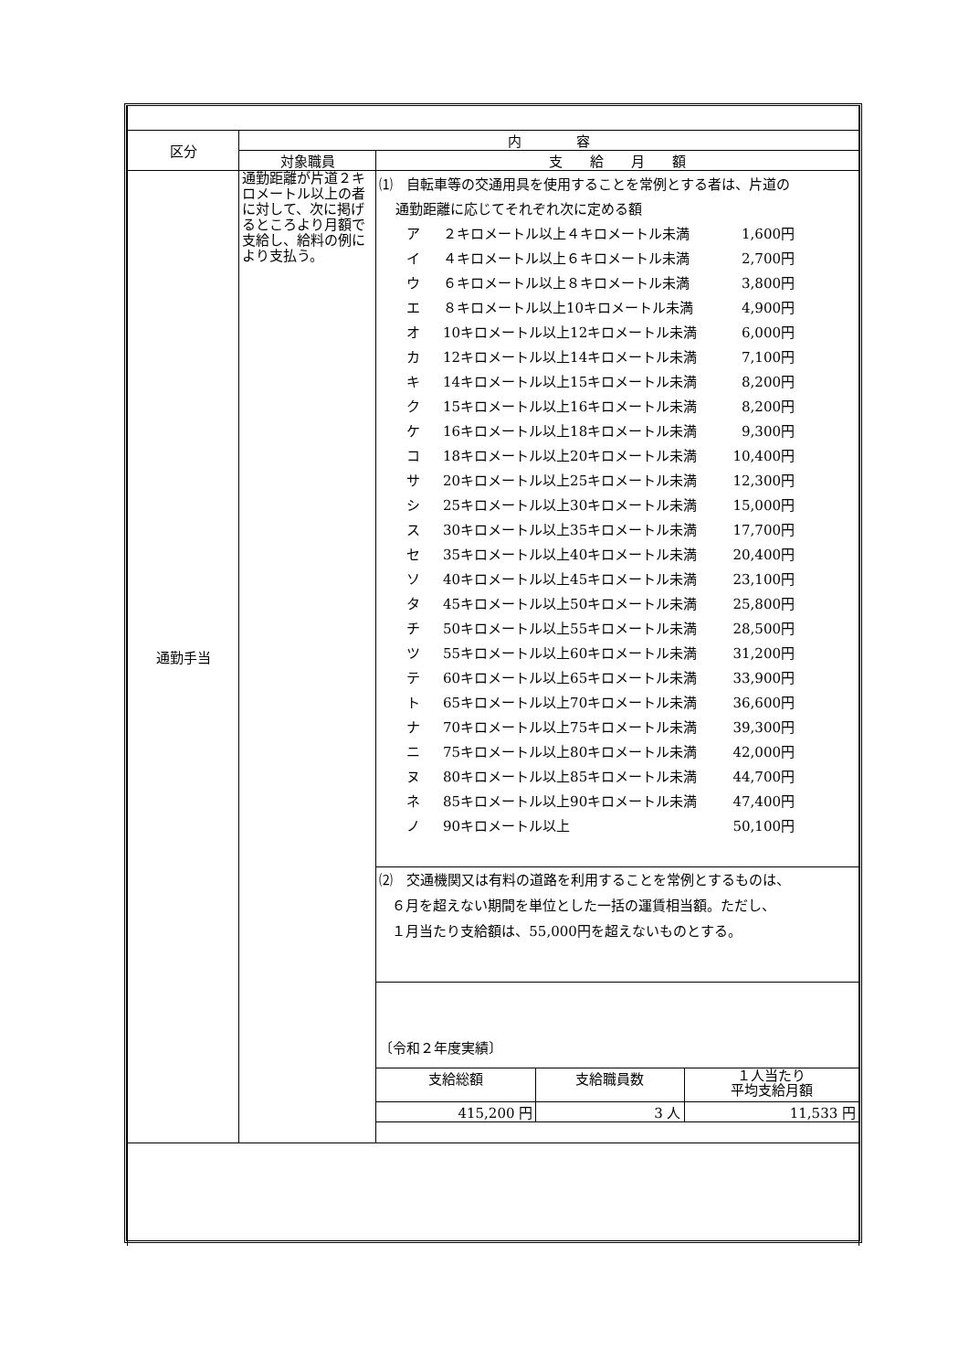| 区分 | 内 容 | |
| | 対象職員 | 支 給 月 額 |
| 通勤手当 | 通勤距離が片道２キロメートル以上の者に対して、次に掲げるところより月額で支給し、給料の例により支払う。 | ⑴ 自転車等の交通用具を使用することを常例とする者は、片道の 通勤距離に応じてそれぞれ次に定める額 ア ２キロメートル以上４キロメートル未満 1,600円 イ ４キロメートル以上６キロメートル未満 2,700円 ウ ６キロメートル以上８キロメートル未満 3,800円 エ ８キロメートル以上10キロメートル未満 4,900円 オ 10キロメートル以上12キロメートル未満 6,000円 カ 12キロメートル以上14キロメートル未満 7,100円 キ 14キロメートル以上15キロメートル未満 8,200円 ク 15キロメートル以上16キロメートル未満 8,200円 ケ 16キロメートル以上18キロメートル未満 9,300円 コ 18キロメートル以上20キロメートル未満 10,400円 サ 20キロメートル以上25キロメートル未満 12,300円 シ 25キロメートル以上30キロメートル未満 15,000円 ス 30キロメートル以上35キロメートル未満 17,700円 セ 35キロメートル以上40キロメートル未満 20,400円 ソ 40キロメートル以上45キロメートル未満 23,100円 タ 45キロメートル以上50キロメートル未満 25,800円 チ 50キロメートル以上55キロメートル未満 28,500円 ツ 55キロメートル以上60キロメートル未満 31,200円 テ 60キロメートル以上65キロメートル未満 33,900円 ト 65キロメートル以上70キロメートル未満 36,600円 ナ 70キロメートル以上75キロメートル未満 39,300円 ニ 75キロメートル以上80キロメートル未満 42,000円 ヌ 80キロメートル以上85キロメートル未満 44,700円 ネ 85キロメートル以上90キロメートル未満 47,400円 ノ 90キロメートル以上 50,100円 ⑵ 交通機関又は有料の道路を利用することを常例とするものは、 ６月を超えない期間を単位とした一括の運賃相当額。ただし、 １月当たり支給額は、55,000円を超えないものとする。 〔令和２年度実績〕 / 支給総額 / 支給職員数 / １人当たり 平均支給月額 / / 415,200 円 / 3 人 / 11,533 円 / |